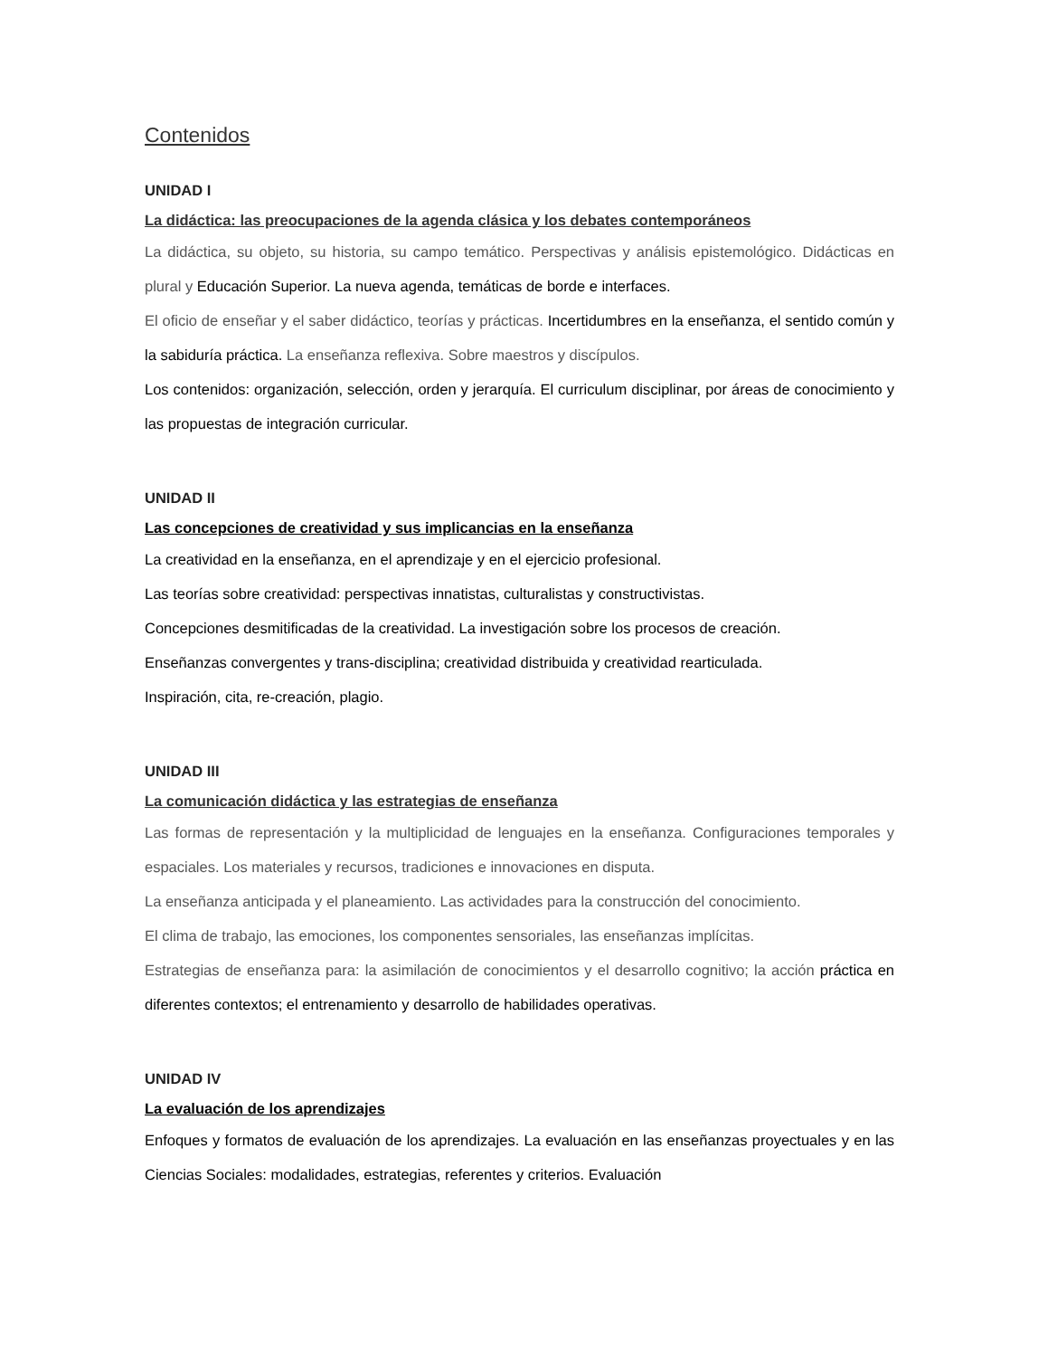Contenidos
UNIDAD I
La didáctica: las preocupaciones de la agenda clásica y los debates contemporáneos
La didáctica, su objeto, su historia, su campo temático. Perspectivas y análisis epistemológico. Didácticas en plural y Educación Superior. La nueva agenda, temáticas de borde e interfaces.
El oficio de enseñar y el saber didáctico, teorías y prácticas. Incertidumbres en la enseñanza, el sentido común y la sabiduría práctica. La enseñanza reflexiva. Sobre maestros y discípulos.
Los contenidos: organización, selección, orden y jerarquía. El curriculum disciplinar, por áreas de conocimiento y las propuestas de integración curricular.
UNIDAD II
Las concepciones de creatividad y sus implicancias en la enseñanza
La creatividad en la enseñanza, en el aprendizaje y en el ejercicio profesional.
Las teorías sobre creatividad: perspectivas innatistas, culturalistas y constructivistas.
Concepciones desmitificadas de la creatividad. La investigación sobre los procesos de creación.
Enseñanzas convergentes y trans-disciplina; creatividad distribuida y creatividad rearticulada.
Inspiración, cita, re-creación, plagio.
UNIDAD III
La comunicación didáctica y las estrategias de enseñanza
Las formas de representación y la multiplicidad de lenguajes en la enseñanza. Configuraciones temporales y espaciales. Los materiales y recursos, tradiciones e innovaciones en disputa.
La enseñanza anticipada y el planeamiento. Las actividades para la construcción del conocimiento.
El clima de trabajo, las emociones, los componentes sensoriales, las enseñanzas implícitas.
Estrategias de enseñanza para: la asimilación de conocimientos y el desarrollo cognitivo; la acción práctica en diferentes contextos; el entrenamiento y desarrollo de habilidades operativas.
UNIDAD IV
La evaluación de los aprendizajes
Enfoques y formatos de evaluación de los aprendizajes. La evaluación en las enseñanzas proyectuales y en las Ciencias Sociales: modalidades, estrategias, referentes y criterios. Evaluación